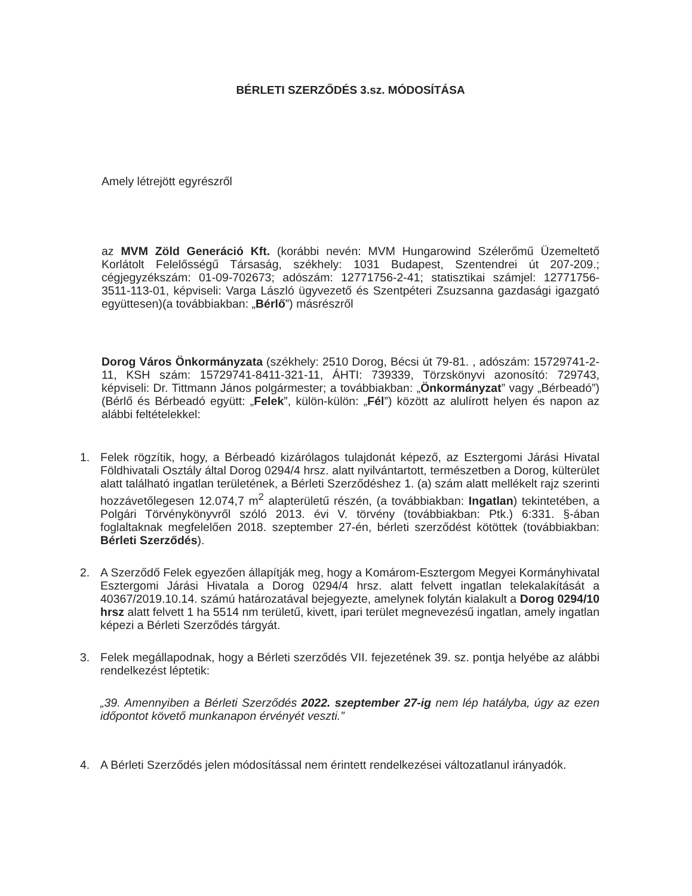BÉRLETI SZERZŐDÉS 3.sz. MÓDOSÍTÁSA
Amely létrejött egyrészről
az MVM Zöld Generáció Kft. (korábbi nevén: MVM Hungarowind Szélerőmű Üzemeltető Korlátolt Felelősségű Társaság, székhely: 1031 Budapest, Szentendrei út 207-209.; cégjegyzékszám: 01-09-702673; adószám: 12771756-2-41; statisztikai számjel: 12771756-3511-113-01, képviseli: Varga László ügyvezető és Szentpéteri Zsuzsanna gazdasági igazgató együttesen)(a továbbiakban: „Bérlő”) másrészről
Dorog Város Önkormányzata (székhely: 2510 Dorog, Bécsi út 79-81. , adószám: 15729741-2-11, KSH szám: 15729741-8411-321-11, ÁHTI: 739339, Törzskönyvi azonosító: 729743, képviseli: Dr. Tittmann János polgármester; a továbbiakban: „Önkormányzat” vagy „Bérbeadó”) (Bérlő és Bérbeadó együtt: „Felek”, külön-külön: „Fél”) között az alulírott helyen és napon az alábbi feltételekkel:
1. Felek rögzítik, hogy, a Bérbeadó kizárólagos tulajdonát képező, az Esztergomi Járási Hivatal Földhivatali Osztály által Dorog 0294/4 hrsz. alatt nyilvántartott, természetben a Dorog, külterület alatt található ingatlan területének, a Bérleti Szerződéshez 1. (a) szám alatt mellékelt rajz szerinti hozzávetőlegesen 12.074,7 m<sup>2</sup> alapterületű részén, (a továbbiakban: Ingatlan) tekintetében, a Polgári Törvénykönyvről szóló 2013. évi V. törvény (továbbiakban: Ptk.) 6:331. §-ában foglaltaknak megfelelően 2018. szeptember 27-én, bérleti szerződést kötöttek (továbbiakban: Bérleti Szerződés).
2. A Szerződő Felek egyezően állapítják meg, hogy a Komárom-Esztergom Megyei Kormányhivatal Esztergomi Járási Hivatala a Dorog 0294/4 hrsz. alatt felvett ingatlan telekalakítását a 40367/2019.10.14. számú határozatával bejegyezte, amelynek folytán kialakult a Dorog 0294/10 hrsz alatt felvett 1 ha 5514 nm területű, kivett, ipari terület megnevezésű ingatlan, amely ingatlan képezi a Bérleti Szerződés tárgyát.
3. Felek megállapodnak, hogy a Bérleti szerződés VII. fejezetének 39. sz. pontja helyébe az alábbi rendelkezést léptetik:
„39. Amennyiben a Bérleti Szerződés 2022. szeptember 27-ig nem lép hatályba, úgy az ezen időpontot követő munkanapon érvényét veszti.”
4. A Bérleti Szerződés jelen módosítással nem érintett rendelkezései változatlanul irányadók.